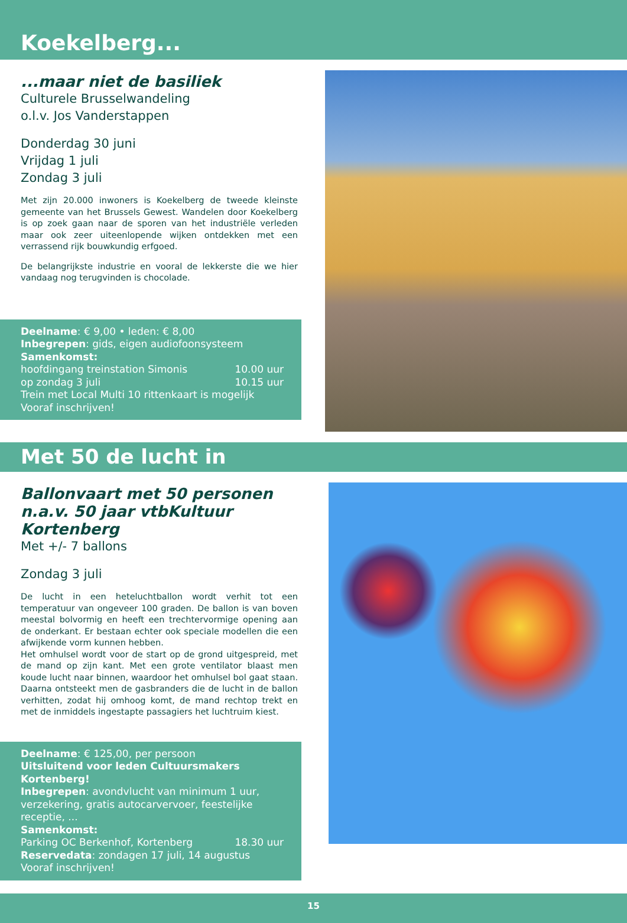Koekelberg...
...maar niet de basiliek
Culturele Brusselwandeling
o.l.v. Jos Vanderstappen
Donderdag 30 juni
Vrijdag 1 juli
Zondag 3 juli
Met zijn 20.000 inwoners is Koekelberg de tweede kleinste gemeente van het Brussels Gewest. Wandelen door Koekelberg is op zoek gaan naar de sporen van het industriële verleden maar ook zeer uiteenlopende wijken ontdekken met een verrassend rijk bouwkundig erfgoed.
De belangrijkste industrie en vooral de lekkerste die we hier vandaag nog terugvinden is chocolade.
Deelname: € 9,00 • leden: € 8,00
Inbegrepen: gids, eigen audiofoonsysteem
Samenkomst:
hoofdingang treinstation Simonis 10.00 uur
op zondag 3 juli 10.15 uur
Trein met Local Multi 10 rittenkaart is mogelijk
Vooraf inschrijven!
Met 50 de lucht in
Ballonvaart met 50 personen
n.a.v. 50 jaar vtbKultuur Kortenberg
Met +/- 7 ballons
Zondag 3 juli
De lucht in een heteluchtballon wordt verhit tot een temperatuur van ongeveer 100 graden. De ballon is van boven meestal bolvormig en heeft een trechtervormige opening aan de onderkant. Er bestaan echter ook speciale modellen die een afwijkende vorm kunnen hebben.
Het omhulsel wordt voor de start op de grond uitgespreid, met de mand op zijn kant. Met een grote ventilator blaast men koude lucht naar binnen, waardoor het omhulsel bol gaat staan. Daarna ontsteekt men de gasbranders die de lucht in de ballon verhitten, zodat hij omhoog komt, de mand rechtop trekt en met de inmiddels ingestapte passagiers het luchtruim kiest.
Deelname: € 125,00, per persoon
Uitsluitend voor leden Cultuursmakers Kortenberg!
Inbegrepen: avondvlucht van minimum 1 uur, verzekering, gratis autocarvervoer, feestelijke receptie, ...
Samenkomst:
Parking OC Berkenhof, Kortenberg 18.30 uur
Reservedata: zondagen 17 juli, 14 augustus
Vooraf inschrijven!
15